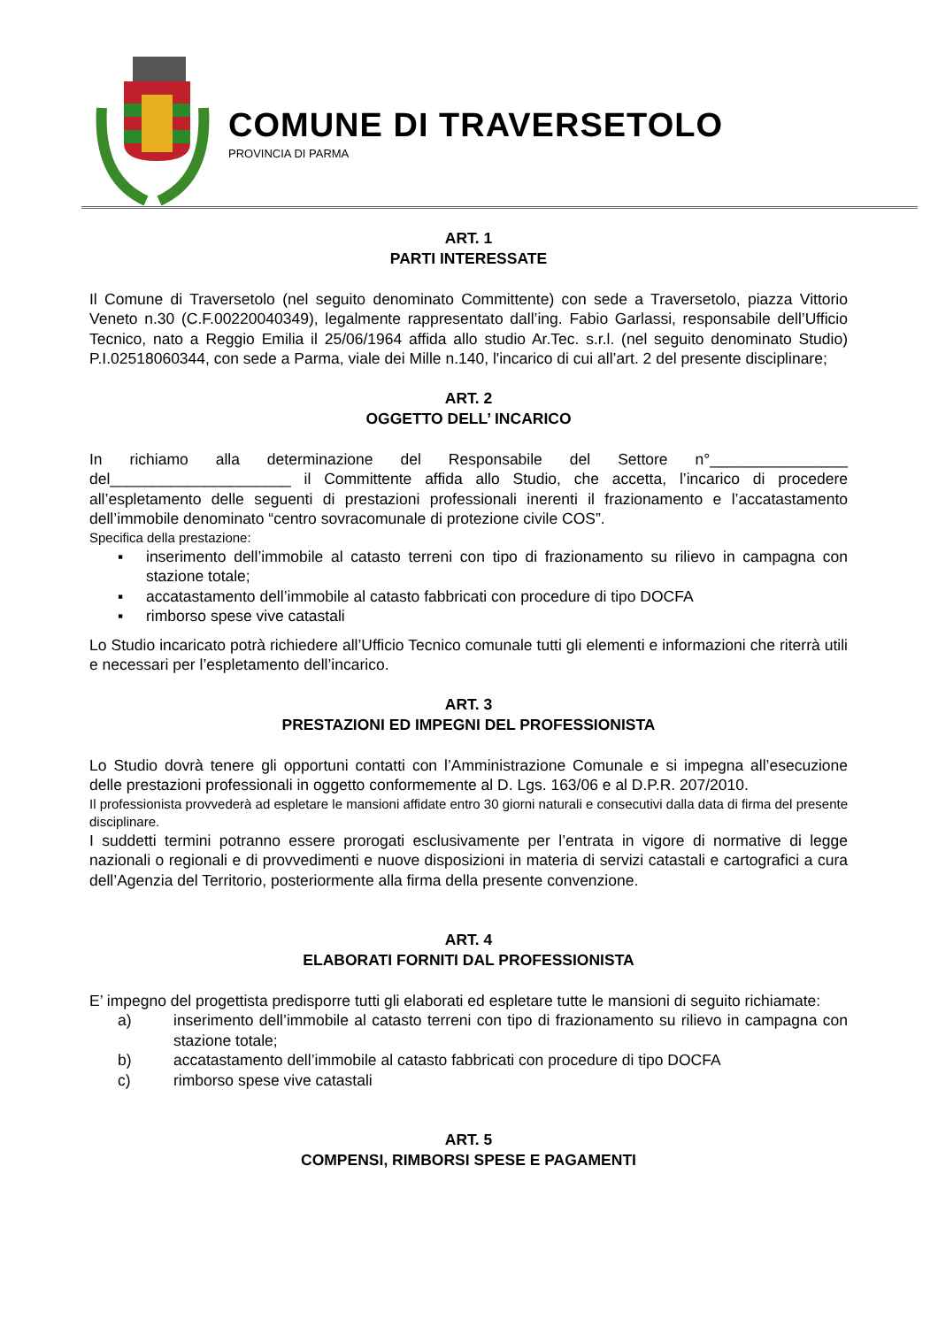COMUNE DI TRAVERSETOLO
PROVINCIA DI PARMA
ART. 1
PARTI INTERESSATE
Il Comune di Traversetolo (nel seguito denominato Committente) con sede a Traversetolo, piazza Vittorio Veneto n.30 (C.F.00220040349), legalmente rappresentato dall’ing. Fabio Garlassi, responsabile dell’Ufficio Tecnico, nato a Reggio Emilia il 25/06/1964 affida allo studio Ar.Tec. s.r.l. (nel seguito denominato Studio) P.I.02518060344, con sede a Parma, viale dei Mille n.140, l'incarico di cui all’art. 2 del presente disciplinare;
ART. 2
OGGETTO DELL’ INCARICO
In richiamo alla determinazione del Responsabile del Settore n°________________ del_____________________ il Committente affida allo Studio, che accetta, l’incarico di procedere all’espletamento delle seguenti di prestazioni professionali inerenti il frazionamento e l’accatastamento dell’immobile denominato “centro sovracomunale di protezione civile COS”.
Specifica della prestazione:
▪ inserimento dell’immobile al catasto terreni con tipo di frazionamento su rilievo in campagna con stazione totale;
▪ accatastamento dell’immobile al catasto fabbricati con procedure di tipo DOCFA
▪ rimborso spese vive catastali
Lo Studio incaricato potrà richiedere all’Ufficio Tecnico comunale tutti gli elementi e informazioni che riterrà utili e necessari per l’espletamento dell’incarico.
ART. 3
PRESTAZIONI ED IMPEGNI DEL PROFESSIONISTA
Lo Studio dovrà tenere gli opportuni contatti con l’Amministrazione Comunale e si impegna all’esecuzione delle prestazioni professionali in oggetto conformemente al D. Lgs. 163/06 e al D.P.R. 207/2010.
Il professionista provvederà ad espletare le mansioni affidate entro 30 giorni naturali e consecutivi dalla data di firma del presente disciplinare.
I suddetti termini potranno essere prorogati esclusivamente per l’entrata in vigore di normative di legge nazionali o regionali e di provvedimenti e nuove disposizioni in materia di servizi catastali e cartografici a cura dell’Agenzia del Territorio, posteriormente alla firma della presente convenzione.
ART. 4
ELABORATI FORNITI DAL PROFESSIONISTA
E’ impegno del progettista predisporre tutti gli elaborati ed espletare tutte le mansioni di seguito richiamate:
a) inserimento dell’immobile al catasto terreni con tipo di frazionamento su rilievo in campagna con stazione totale;
b) accatastamento dell’immobile al catasto fabbricati con procedure di tipo DOCFA
c) rimborso spese vive catastali
ART. 5
COMPENSI, RIMBORSI SPESE E PAGAMENTI